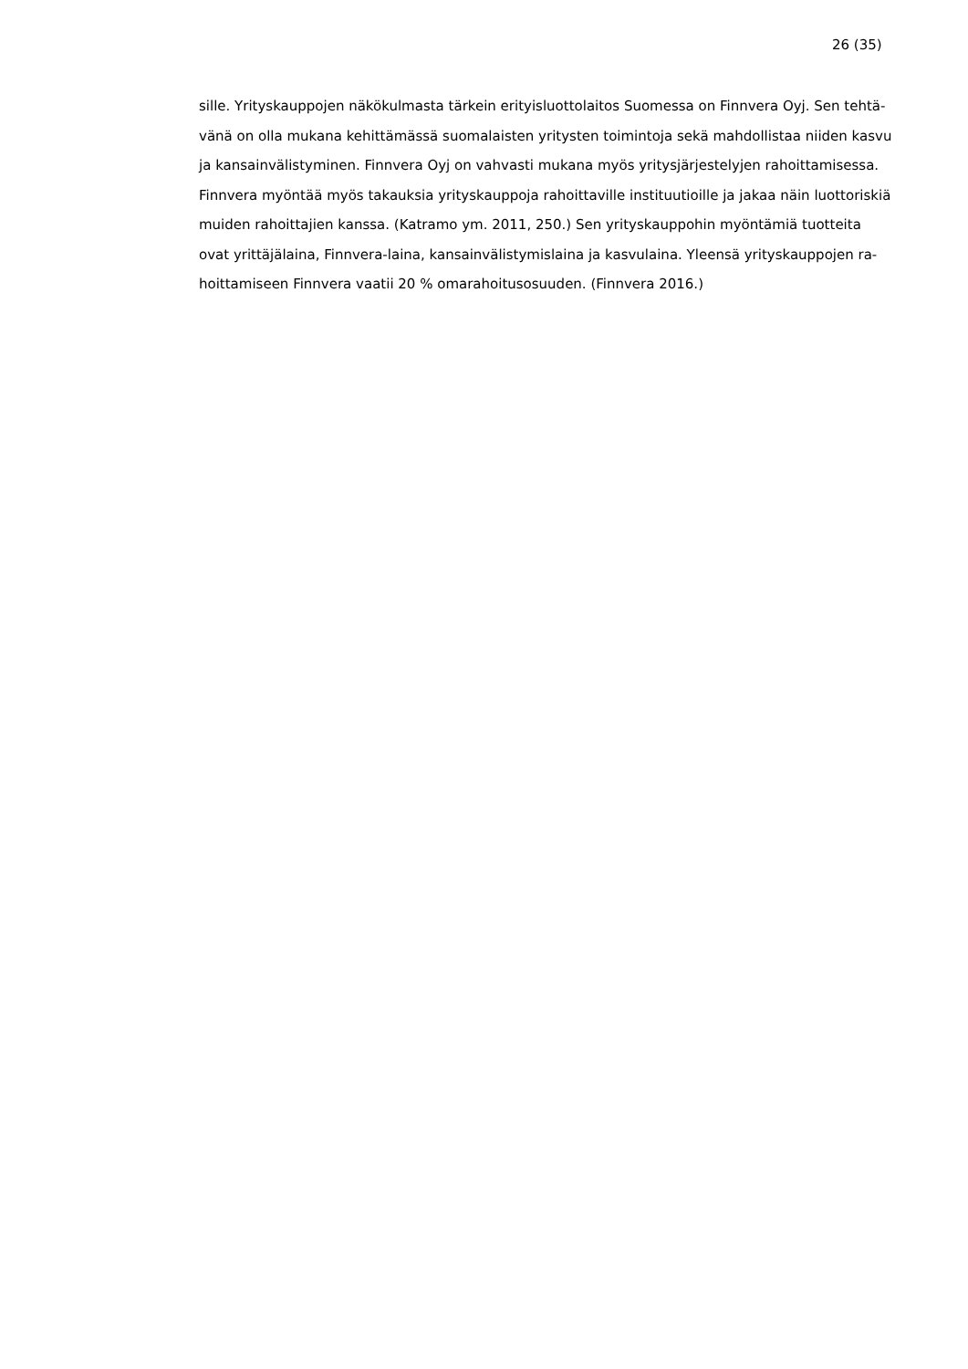26 (35)
sille. Yrityskauppojen näkökulmasta tärkein erityisluottolaitos Suomessa on Finnvera Oyj. Sen tehtä-
vänä on olla mukana kehittämässä suomalaisten yritysten toimintoja sekä mahdollistaa niiden kasvu
ja kansainvälistyminen. Finnvera Oyj on vahvasti mukana myös yritysjärjestelyjen rahoittamisessa.
Finnvera myöntää myös takauksia yrityskauppoja rahoittaville instituutioille ja jakaa näin luottoriskiä
muiden rahoittajien kanssa. (Katramo ym. 2011, 250.) Sen yrityskauppohin myöntämiä tuotteita
ovat yrittäjälaina, Finnvera-laina, kansainvälistymislaina ja kasvulaina. Yleensä yrityskauppojen ra-
hoittamiseen Finnvera vaatii 20 % omarahoitusosuuden. (Finnvera 2016.)